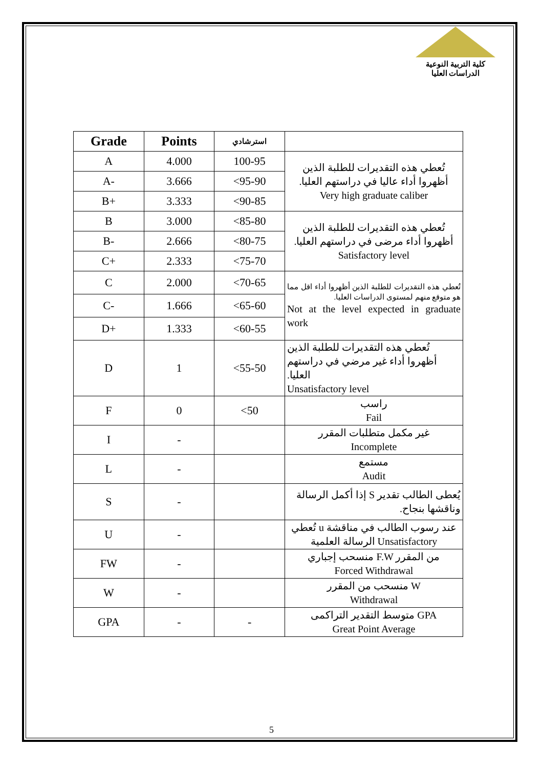كلية التربية النوعية
الدراسات العليا
| Grade | Points | استرشادي | |
| --- | --- | --- | --- |
| A | 4.000 | 100-95 | تُعطي هذه التقديرات للطلبة الذين أظهروا أداء عاليا في دراستهم العليا. Very high graduate caliber |
| A- | 3.666 | <95-90 | |
| B+ | 3.333 | <90-85 | |
| B | 3.000 | <85-80 | تُعطي هذه التقديرات للطلبة الذين أظهروا أداء مرضى في دراستهم العليا. Satisfactory level |
| B- | 2.666 | <80-75 | |
| C+ | 2.333 | <75-70 | |
| C | 2.000 | <70-65 | تُعطي هذه التقديرات للطلبة الذين أظهروا أداء اقل مما هو متوقع منهم لمستوى الدراسات العليا. Not at the level expected in graduate work |
| C- | 1.666 | <65-60 | |
| D+ | 1.333 | <60-55 | |
| D | 1 | <55-50 | تُعطي هذه التقديرات للطلبة الذين أظهروا أداء غير مرضي في دراستهم العليا. Unsatisfactory level |
| F | 0 | <50 | راسب Fail |
| I | - | | غير مكمل متطلبات المقرر Incomplete |
| L | - | | مستمع Audit |
| S | - | | يُعطى الطالب تقدير S إذا أكمل الرسالة وناقشها بنجاح. |
| U | - | | تُعطي u عند رسوب الطالب في مناقشة الرسالة العلمية Unsatisfactory |
| FW | - | | منسحب إجباري F.W من المقرر Forced Withdrawal |
| W | - | | منسحب من المقرر W Withdrawal |
| GPA | - | - | متوسط التقدير التراكمى GPA Great Point Average |
5